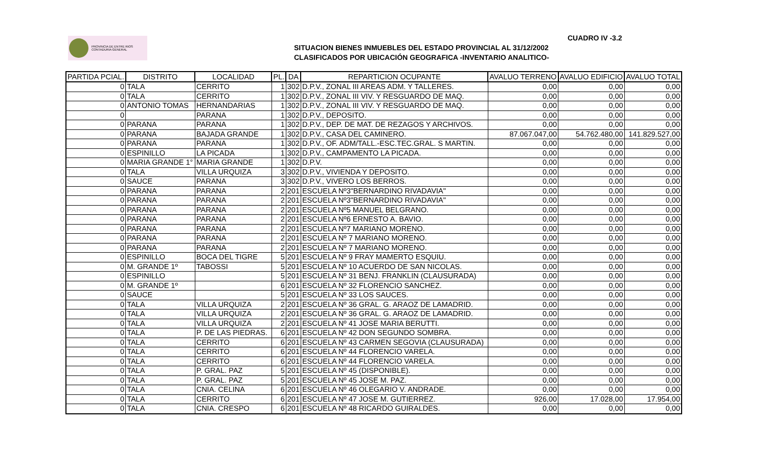PROVINCIA DE ENTRE RIOS
CONTADURIA GENERAL
CUADRO IV -3.2
SITUACION BIENES INMUEBLES DEL ESTADO PROVINCIAL AL 31/12/2002
CLASIFICADOS POR UBICACIÓN GEOGRAFICA -INVENTARIO ANALITICO-
| PARTIDA PCIAL. | DISTRITO | LOCALIDAD | PL. | DA | REPARTICION OCUPANTE | AVALUO TERRENO | AVALUO EDIFICIO | AVALUO TOTAL |
| --- | --- | --- | --- | --- | --- | --- | --- | --- |
| 0 | TALA | CERRITO | 1 | 302 | D.P.V., ZONAL III AREAS ADM. Y TALLERES. | 0,00 | 0,00 | 0,00 |
| 0 | TALA | CERRITO | 1 | 302 | D.P.V., ZONAL III VIV. Y RESGUARDO DE MAQ. | 0,00 | 0,00 | 0,00 |
| 0 | ANTONIO TOMAS | HERNANDARIAS | 1 | 302 | D.P.V., ZONAL III VIV. Y RESGUARDO DE MAQ. | 0,00 | 0,00 | 0,00 |
| 0 | | PARANA | 1 | 302 | D.P.V., DEPOSITO. | 0,00 | 0,00 | 0,00 |
| 0 | PARANA | PARANA | 1 | 302 | D.P.V., DEP. DE MAT. DE REZAGOS Y ARCHIVOS. | 0,00 | 0,00 | 0,00 |
| 0 | PARANA | BAJADA GRANDE | 1 | 302 | D.P.V., CASA DEL CAMINERO. | 87.067.047,00 | 54.762.480,00 | 141.829.527,00 |
| 0 | PARANA | PARANA | 1 | 302 | D.P.V., OF. ADM/TALL.-ESC.TEC.GRAL. S MARTIN. | 0,00 | 0,00 | 0,00 |
| 0 | ESPINILLO | LA PICADA | 1 | 302 | D.P.V., CAMPAMENTO LA PICADA. | 0,00 | 0,00 | 0,00 |
| 0 | MARIA GRANDE 1° | MARIA GRANDE | 1 | 302 | D.P.V. | 0,00 | 0,00 | 0,00 |
| 0 | TALA | VILLA URQUIZA | 3 | 302 | D.P.V., VIVIENDA Y DEPOSITO. | 0,00 | 0,00 | 0,00 |
| 0 | SAUCE | PARANA | 3 | 302 | D.P.V., VIVERO LOS BERROS. | 0,00 | 0,00 | 0,00 |
| 0 | PARANA | PARANA | 2 | 201 | ESCUELA Nº3"BERNARDINO RIVADAVIA" | 0,00 | 0,00 | 0,00 |
| 0 | PARANA | PARANA | 2 | 201 | ESCUELA Nº3"BERNARDINO RIVADAVIA" | 0,00 | 0,00 | 0,00 |
| 0 | PARANA | PARANA | 2 | 201 | ESCUELA Nº5 MANUEL BELGRANO. | 0,00 | 0,00 | 0,00 |
| 0 | PARANA | PARANA | 2 | 201 | ESCUELA Nº6 ERNESTO A. BAVIO. | 0,00 | 0,00 | 0,00 |
| 0 | PARANA | PARANA | 2 | 201 | ESCUELA Nº7 MARIANO MORENO. | 0,00 | 0,00 | 0,00 |
| 0 | PARANA | PARANA | 2 | 201 | ESCUELA Nº 7 MARIANO MORENO. | 0,00 | 0,00 | 0,00 |
| 0 | PARANA | PARANA | 2 | 201 | ESCUELA Nº 7 MARIANO MORENO. | 0,00 | 0,00 | 0,00 |
| 0 | ESPINILLO | BOCA DEL TIGRE | 5 | 201 | ESCUELA Nº 9 FRAY MAMERTO ESQUIU. | 0,00 | 0,00 | 0,00 |
| 0 | M. GRANDE 1º | TABOSSI | 5 | 201 | ESCUELA Nº 10 ACUERDO DE SAN NICOLAS. | 0,00 | 0,00 | 0,00 |
| 0 | ESPINILLO | | 5 | 201 | ESCUELA Nº 31 BENJ. FRANKLIN (CLAUSURADA) | 0,00 | 0,00 | 0,00 |
| 0 | M. GRANDE 1º | | 6 | 201 | ESCUELA Nº 32 FLORENCIO SANCHEZ. | 0,00 | 0,00 | 0,00 |
| 0 | SAUCE | | 5 | 201 | ESCUELA Nº 33 LOS SAUCES. | 0,00 | 0,00 | 0,00 |
| 0 | TALA | VILLA URQUIZA | 2 | 201 | ESCUELA Nº 36 GRAL. G. ARAOZ DE LAMADRID. | 0,00 | 0,00 | 0,00 |
| 0 | TALA | VILLA URQUIZA | 2 | 201 | ESCUELA Nº 36 GRAL. G. ARAOZ DE LAMADRID. | 0,00 | 0,00 | 0,00 |
| 0 | TALA | VILLA URQUIZA | 2 | 201 | ESCUELA Nº 41 JOSE MARIA BERUTTI. | 0,00 | 0,00 | 0,00 |
| 0 | TALA | P. DE LAS PIEDRAS. | 6 | 201 | ESCUELA Nº 42 DON SEGUNDO SOMBRA. | 0,00 | 0,00 | 0,00 |
| 0 | TALA | CERRITO | 6 | 201 | ESCUELA Nº 43 CARMEN SEGOVIA (CLAUSURADA) | 0,00 | 0,00 | 0,00 |
| 0 | TALA | CERRITO | 6 | 201 | ESCUELA Nº 44 FLORENCIO VARELA. | 0,00 | 0,00 | 0,00 |
| 0 | TALA | CERRITO | 6 | 201 | ESCUELA Nº 44 FLORENCIO VARELA. | 0,00 | 0,00 | 0,00 |
| 0 | TALA | P. GRAL. PAZ | 5 | 201 | ESCUELA Nº 45 (DISPONIBLE). | 0,00 | 0,00 | 0,00 |
| 0 | TALA | P. GRAL. PAZ | 5 | 201 | ESCUELA Nº 45 JOSE M. PAZ. | 0,00 | 0,00 | 0,00 |
| 0 | TALA | CNIA. CELINA | 6 | 201 | ESCUELA Nº 46 OLEGARIO V. ANDRADE. | 0,00 | 0,00 | 0,00 |
| 0 | TALA | CERRITO | 6 | 201 | ESCUELA Nº 47 JOSE M. GUTIERREZ. | 926,00 | 17.028,00 | 17.954,00 |
| 0 | TALA | CNIA. CRESPO | 6 | 201 | ESCUELA Nº 48 RICARDO GUIRALDES. | 0,00 | 0,00 | 0,00 |